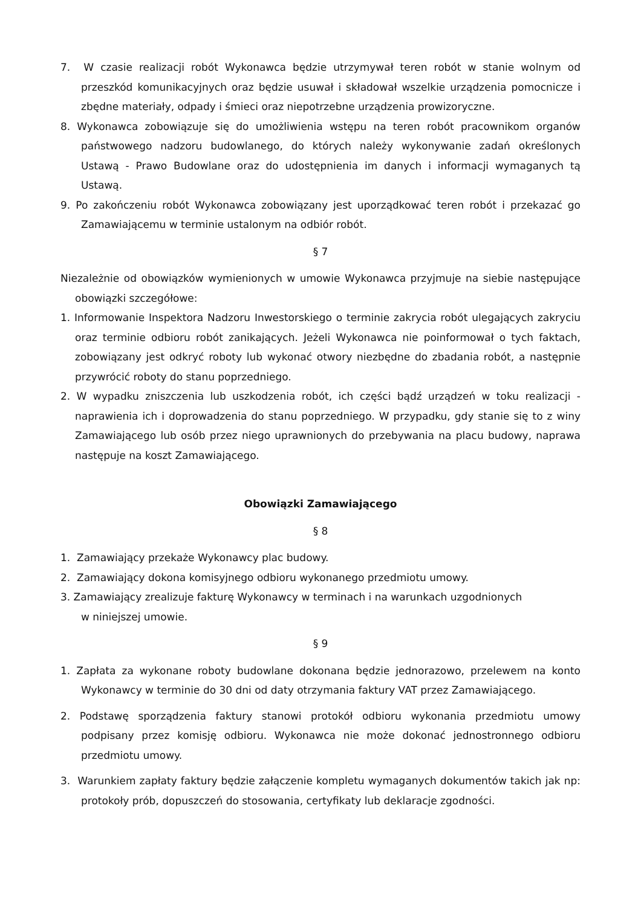7. W czasie realizacji robót Wykonawca będzie utrzymywał teren robót w stanie wolnym od przeszkód komunikacyjnych oraz będzie usuwał i składował wszelkie urządzenia pomocnicze i zbędne materiały, odpady i śmieci oraz niepotrzebne urządzenia prowizoryczne.
8. Wykonawca zobowiązuje się do umożliwienia wstępu na teren robót pracownikom organów państwowego nadzoru budowlanego, do których należy wykonywanie zadań określonych Ustawą - Prawo Budowlane oraz do udostępnienia im danych i informacji wymaganych tą Ustawą.
9. Po zakończeniu robót Wykonawca zobowiązany jest uporządkować teren robót i przekazać go Zamawiającemu w terminie ustalonym na odbiór robót.
§ 7
Niezależnie od obowiązków wymienionych w umowie Wykonawca przyjmuje na siebie następujące obowiązki szczegółowe:
1. Informowanie Inspektora Nadzoru Inwestorskiego o terminie zakrycia robót ulegających zakryciu oraz terminie odbioru robót zanikających. Jeżeli Wykonawca nie poinformował o tych faktach, zobowiązany jest odkryć roboty lub wykonać otwory niezbędne do zbadania robót, a następnie przywrócić roboty do stanu poprzedniego.
2. W wypadku zniszczenia lub uszkodzenia robót, ich części bądź urządzeń w toku realizacji - naprawienia ich i doprowadzenia do stanu poprzedniego. W przypadku, gdy stanie się to z winy Zamawiającego lub osób przez niego uprawnionych do przebywania na placu budowy, naprawa następuje na koszt Zamawiającego.
Obowiązki Zamawiającego
§ 8
1. Zamawiający przekaże Wykonawcy plac budowy.
2. Zamawiający dokona komisyjnego odbioru wykonanego przedmiotu umowy.
3. Zamawiający zrealizuje fakturę Wykonawcy w terminach i na warunkach uzgodnionych
w niniejszej umowie.
§ 9
1. Zapłata za wykonane roboty budowlane dokonana będzie jednorazowo, przelewem na konto Wykonawcy w terminie do 30 dni od daty otrzymania faktury VAT przez Zamawiającego.
2. Podstawę sporządzenia faktury stanowi protokół odbioru wykonania przedmiotu umowy podpisany przez komisję odbioru. Wykonawca nie może dokonać jednostronnego odbioru przedmiotu umowy.
3. Warunkiem zapłaty faktury będzie załączenie kompletu wymaganych dokumentów takich jak np: protokoły prób, dopuszczeń do stosowania, certyfikaty lub deklaracje zgodności.